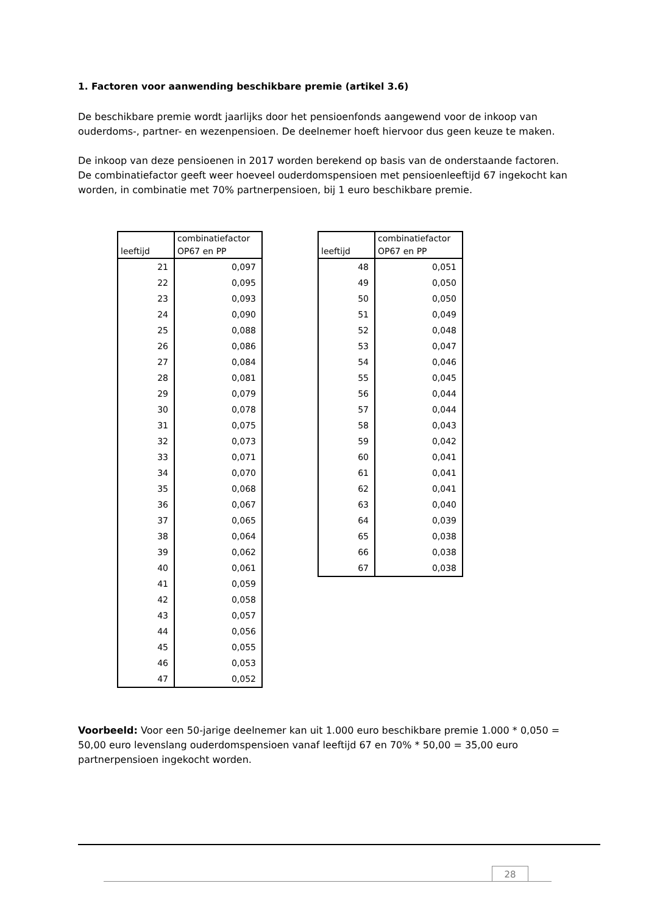1. Factoren voor aanwending beschikbare premie (artikel 3.6)
De beschikbare premie wordt jaarlijks door het pensioenfonds aangewend voor de inkoop van ouderdoms-, partner- en wezenpensioen. De deelnemer hoeft hiervoor dus geen keuze te maken.
De inkoop van deze pensioenen in 2017 worden berekend op basis van de onderstaande factoren. De combinatiefactor geeft weer hoeveel ouderdomspensioen met pensioenleeftijd 67 ingekocht kan worden, in combinatie met 70% partnerpensioen, bij 1 euro beschikbare premie.
| leeftijd | combinatiefactor OP67 en PP |
| --- | --- |
| 21 | 0,097 |
| 22 | 0,095 |
| 23 | 0,093 |
| 24 | 0,090 |
| 25 | 0,088 |
| 26 | 0,086 |
| 27 | 0,084 |
| 28 | 0,081 |
| 29 | 0,079 |
| 30 | 0,078 |
| 31 | 0,075 |
| 32 | 0,073 |
| 33 | 0,071 |
| 34 | 0,070 |
| 35 | 0,068 |
| 36 | 0,067 |
| 37 | 0,065 |
| 38 | 0,064 |
| 39 | 0,062 |
| 40 | 0,061 |
| 41 | 0,059 |
| 42 | 0,058 |
| 43 | 0,057 |
| 44 | 0,056 |
| 45 | 0,055 |
| 46 | 0,053 |
| 47 | 0,052 |
| leeftijd | combinatiefactor OP67 en PP |
| --- | --- |
| 48 | 0,051 |
| 49 | 0,050 |
| 50 | 0,050 |
| 51 | 0,049 |
| 52 | 0,048 |
| 53 | 0,047 |
| 54 | 0,046 |
| 55 | 0,045 |
| 56 | 0,044 |
| 57 | 0,044 |
| 58 | 0,043 |
| 59 | 0,042 |
| 60 | 0,041 |
| 61 | 0,041 |
| 62 | 0,041 |
| 63 | 0,040 |
| 64 | 0,039 |
| 65 | 0,038 |
| 66 | 0,038 |
| 67 | 0,038 |
Voorbeeld: Voor een 50-jarige deelnemer kan uit 1.000 euro beschikbare premie 1.000 * 0,050 = 50,00 euro levenslang ouderdomspensioen vanaf leeftijd 67 en 70% * 50,00 = 35,00 euro partnerpensioen ingekocht worden.
28